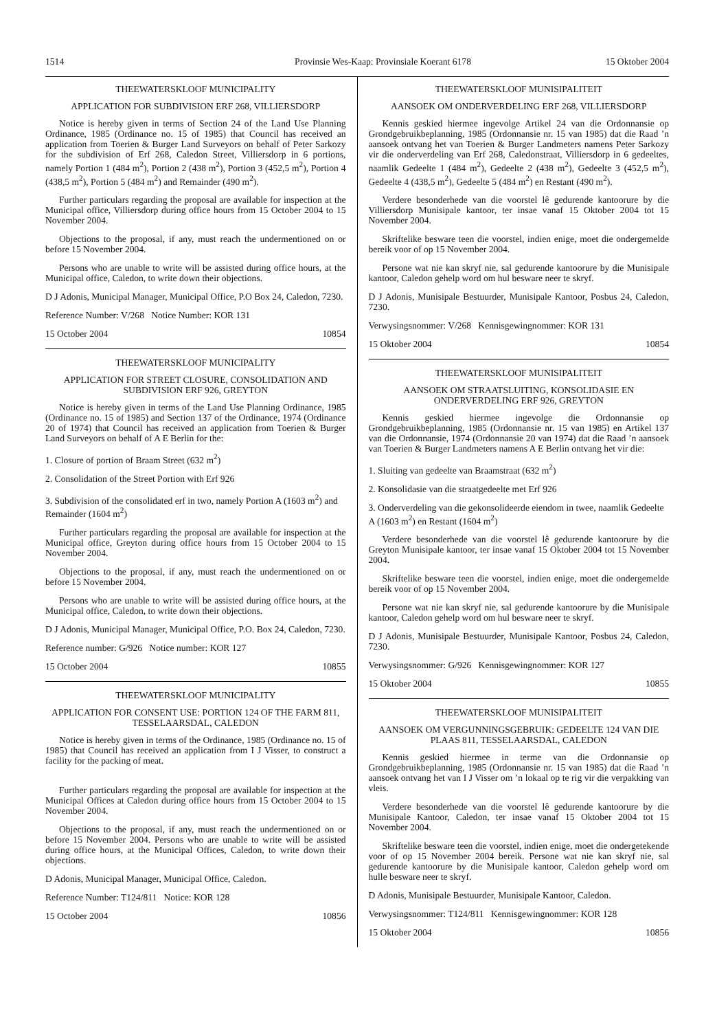1514 Provinsie Wes-Kaap: Provinsiale Koerant 6178 15 Oktober 2004
THEEWATERSKLOOF MUNICIPALITY
APPLICATION FOR SUBDIVISION ERF 268, VILLIERSDORP
Notice is hereby given in terms of Section 24 of the Land Use Planning Ordinance, 1985 (Ordinance no. 15 of 1985) that Council has received an application from Toerien & Burger Land Surveyors on behalf of Peter Sarkozy for the subdivision of Erf 268, Caledon Street, Villiersdorp in 6 portions, namely Portion 1 (484 m<sup>2</sup>), Portion 2 (438 m<sup>2</sup>), Portion 3 (452,5 m<sup>2</sup>), Portion 4 (438,5 m<sup>2</sup>), Portion 5 (484 m<sup>2</sup>) and Remainder (490 m<sup>2</sup>).
Further particulars regarding the proposal are available for inspection at the Municipal office, Villiersdorp during office hours from 15 October 2004 to 15 November 2004.
Objections to the proposal, if any, must reach the undermentioned on or before 15 November 2004.
Persons who are unable to write will be assisted during office hours, at the Municipal office, Caledon, to write down their objections.
D J Adonis, Municipal Manager, Municipal Office, P.O Box 24, Caledon, 7230.
Reference Number: V/268 Notice Number: KOR 131
15 October 2004 10854
THEEWATERSKLOOF MUNICIPALITY
APPLICATION FOR STREET CLOSURE, CONSOLIDATION AND SUBDIVISION ERF 926, GREYTON
Notice is hereby given in terms of the Land Use Planning Ordinance, 1985 (Ordinance no. 15 of 1985) and Section 137 of the Ordinance, 1974 (Ordinance 20 of 1974) that Council has received an application from Toerien & Burger Land Surveyors on behalf of A E Berlin for the:
1. Closure of portion of Braam Street (632 m<sup>2</sup>)
2. Consolidation of the Street Portion with Erf 926
3. Subdivision of the consolidated erf in two, namely Portion A (1603 m<sup>2</sup>) and Remainder (1604 m<sup>2</sup>)
Further particulars regarding the proposal are available for inspection at the Municipal office, Greyton during office hours from 15 October 2004 to 15 November 2004.
Objections to the proposal, if any, must reach the undermentioned on or before 15 November 2004.
Persons who are unable to write will be assisted during office hours, at the Municipal office, Caledon, to write down their objections.
D J Adonis, Municipal Manager, Municipal Office, P.O. Box 24, Caledon, 7230.
Reference number: G/926 Notice number: KOR 127
15 October 2004 10855
THEEWATERSKLOOF MUNICIPALITY
APPLICATION FOR CONSENT USE: PORTION 124 OF THE FARM 811, TESSELAARSDAL, CALEDON
Notice is hereby given in terms of the Ordinance, 1985 (Ordinance no. 15 of 1985) that Council has received an application from I J Visser, to construct a facility for the packing of meat.
Further particulars regarding the proposal are available for inspection at the Municipal Offices at Caledon during office hours from 15 October 2004 to 15 November 2004.
Objections to the proposal, if any, must reach the undermentioned on or before 15 November 2004. Persons who are unable to write will be assisted during office hours, at the Municipal Offices, Caledon, to write down their objections.
D Adonis, Municipal Manager, Municipal Office, Caledon.
Reference Number: T124/811 Notice: KOR 128
15 October 2004 10856
THEEWATERSKLOOF MUNISIPALITEIT
AANSOEK OM ONDERVERDELING ERF 268, VILLIERSDORP
Kennis geskied hiermee ingevolge Artikel 24 van die Ordonnansie op Grondgebruikbeplanning, 1985 (Ordonnansie nr. 15 van 1985) dat die Raad ’n aansoek ontvang het van Toerien & Burger Landmeters namens Peter Sarkozy vir die onderverdeling van Erf 268, Caledonstraat, Villiersdorp in 6 gedeeltes, naamlik Gedeelte 1 (484 m<sup>2</sup>), Gedeelte 2 (438 m<sup>2</sup>), Gedeelte 3 (452,5 m<sup>2</sup>), Gedeelte 4 (438,5 m<sup>2</sup>), Gedeelte 5 (484 m<sup>2</sup>) en Restant (490 m<sup>2</sup>).
Verdere besonderhede van die voorstel lê gedurende kantoorure by die Villiersdorp Munisipale kantoor, ter insae vanaf 15 Oktober 2004 tot 15 November 2004.
Skriftelike besware teen die voorstel, indien enige, moet die ondergemelde bereik voor of op 15 November 2004.
Persone wat nie kan skryf nie, sal gedurende kantoorure by die Munisipale kantoor, Caledon gehelp word om hul besware neer te skryf.
D J Adonis, Munisipale Bestuurder, Munisipale Kantoor, Posbus 24, Caledon, 7230.
Verwysingsnommer: V/268 Kennisgewingnommer: KOR 131
15 Oktober 2004 10854
THEEWATERSKLOOF MUNISIPALITEIT
AANSOEK OM STRAATSLUITING, KONSOLIDASIE EN ONDERVERDELING ERF 926, GREYTON
Kennis geskied hiermee ingevolge die Ordonnansie op Grondgebruikbeplanning, 1985 (Ordonnansie nr. 15 van 1985) en Artikel 137 van die Ordonnansie, 1974 (Ordonnansie 20 van 1974) dat die Raad ’n aansoek van Toerien & Burger Landmeters namens A E Berlin ontvang het vir die:
1. Sluiting van gedeelte van Braamstraat (632 m<sup>2</sup>)
2. Konsolidasie van die straatgedeelte met Erf 926
3. Onderverdeling van die gekonsolideerde eiendom in twee, naamlik Gedeelte A (1603 m<sup>2</sup>) en Restant (1604 m<sup>2</sup>)
Verdere besonderhede van die voorstel lê gedurende kantoorure by die Greyton Munisipale kantoor, ter insae vanaf 15 Oktober 2004 tot 15 November 2004.
Skriftelike besware teen die voorstel, indien enige, moet die ondergemelde bereik voor of op 15 November 2004.
Persone wat nie kan skryf nie, sal gedurende kantoorure by die Munisipale kantoor, Caledon gehelp word om hul besware neer te skryf.
D J Adonis, Munisipale Bestuurder, Munisipale Kantoor, Posbus 24, Caledon, 7230.
Verwysingsnommer: G/926 Kennisgewingnommer: KOR 127
15 Oktober 2004 10855
THEEWATERSKLOOF MUNISIPALITEIT
AANSOEK OM VERGUNNINGSGEBRUIK: GEDEELTE 124 VAN DIE PLAAS 811, TESSELAARSDAL, CALEDON
Kennis geskied hiermee in terme van die Ordonnansie op Grondgebruikbeplanning, 1985 (Ordonnansie nr. 15 van 1985) dat die Raad ’n aansoek ontvang het van I J Visser om ’n lokaal op te rig vir die verpakking van vleis.
Verdere besonderhede van die voorstel lê gedurende kantoorure by die Munisipale Kantoor, Caledon, ter insae vanaf 15 Oktober 2004 tot 15 November 2004.
Skriftelike besware teen die voorstel, indien enige, moet die ondergetekende voor of op 15 November 2004 bereik. Persone wat nie kan skryf nie, sal gedurende kantoorure by die Munisipale kantoor, Caledon gehelp word om hulle besware neer te skryf.
D Adonis, Munisipale Bestuurder, Munisipale Kantoor, Caledon.
Verwysingsnommer: T124/811 Kennisgewingnommer: KOR 128
15 Oktober 2004 10856